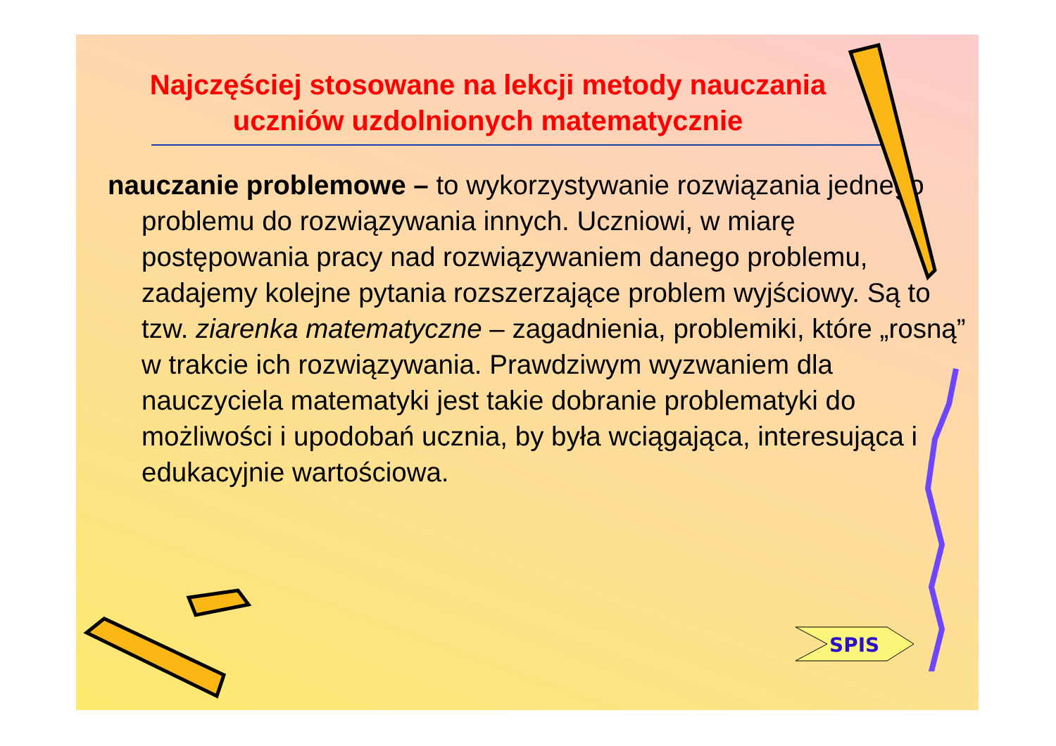Najczęściej stosowane na lekcji metody nauczania uczniów uzdolnionych matematycznie
nauczanie problemowe – to wykorzystywanie rozwiązania jednego problemu do rozwiązywania innych. Uczniowi, w miarę postępowania pracy nad rozwiązywaniem danego problemu, zadajemy kolejne pytania rozszerzające problem wyjściowy. Są to tzw. ziarenka matematyczne – zagadnienia, problemiki, które „rosną” w trakcie ich rozwiązywania. Prawdziwym wyzwaniem dla nauczyciela matematyki jest takie dobranie problematyki do możliwości i upodobań ucznia, by była wciągająca, interesująca i edukacyjnie wartościowa.
SPIS